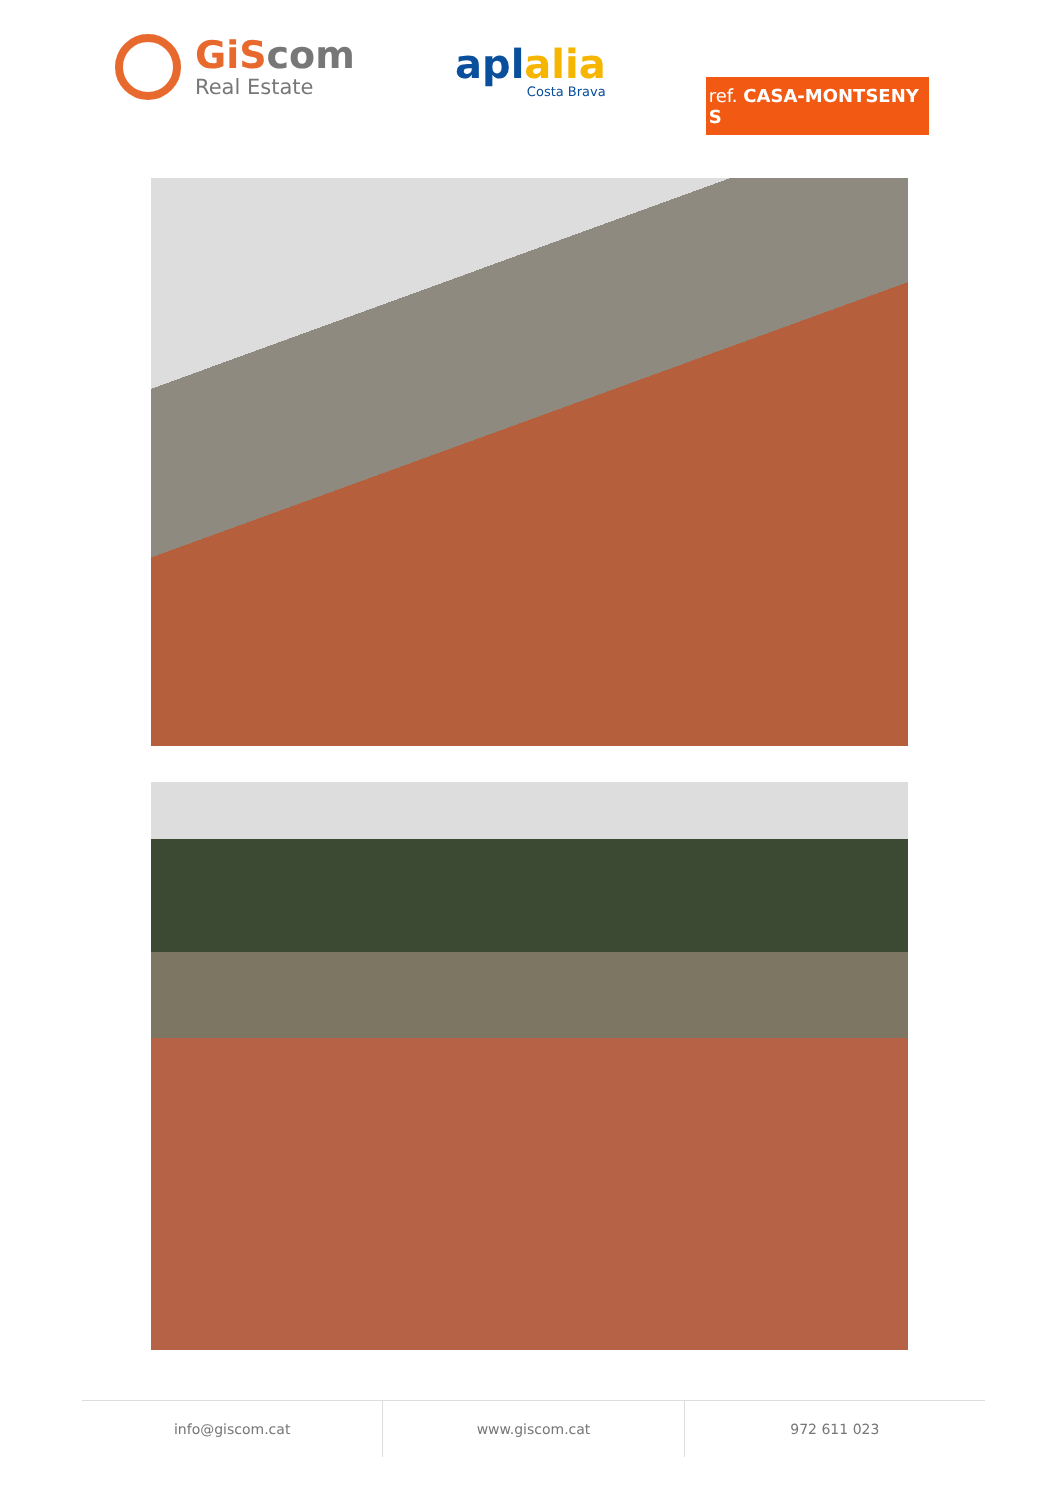GiScom
Real Estate
aplalia
Costa Brava
ref. CASA-MONTSENY S
info@giscom.cat www.giscom.cat 972 611 023